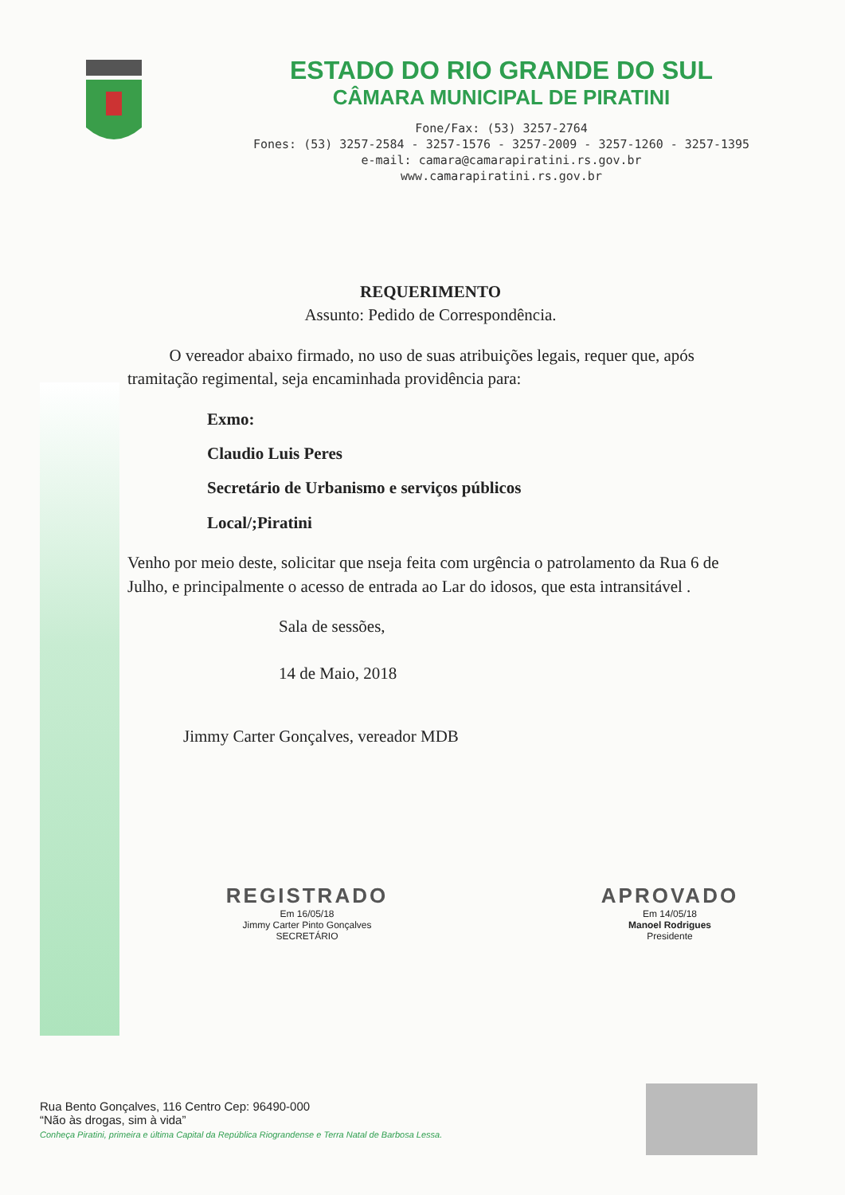ESTADO DO RIO GRANDE DO SUL
CÂMARA MUNICIPAL DE PIRATINI
Fone/Fax: (53) 3257-2764
Fones: (53) 3257-2584 - 3257-1576 - 3257-2009 - 3257-1260 - 3257-1395
e-mail: camara@camarapiratini.rs.gov.br
www.camarapiratini.rs.gov.br
REQUERIMENTO
Assunto: Pedido de Correspondência.
O vereador abaixo firmado, no uso de suas atribuições legais, requer que, após tramitação regimental, seja encaminhada providência para:
Exmo:
Claudio Luis Peres
Secretário de Urbanismo e serviços públicos
Local/;Piratini
Venho por meio deste, solicitar que nseja feita com urgência o patrolamento da Rua 6 de Julho, e principalmente o acesso de entrada ao Lar do idosos, que esta intransitável .
Sala de sessões,
14 de Maio, 2018
Jimmy Carter Gonçalves, vereador MDB
REGISTRADO
Em 16/05/18
Jimmy Carter Pinto Gonçalves
SECRETÁRIO
APROVADO
Em 14/05/18
Manoel Rodrigues
Presidente
Rua Bento Gonçalves, 116 Centro Cep: 96490-000
“Não às drogas, sim à vida”
Conheça Piratini, primeira e última Capital da República Riograndense e Terra Natal de Barbosa Lessa.